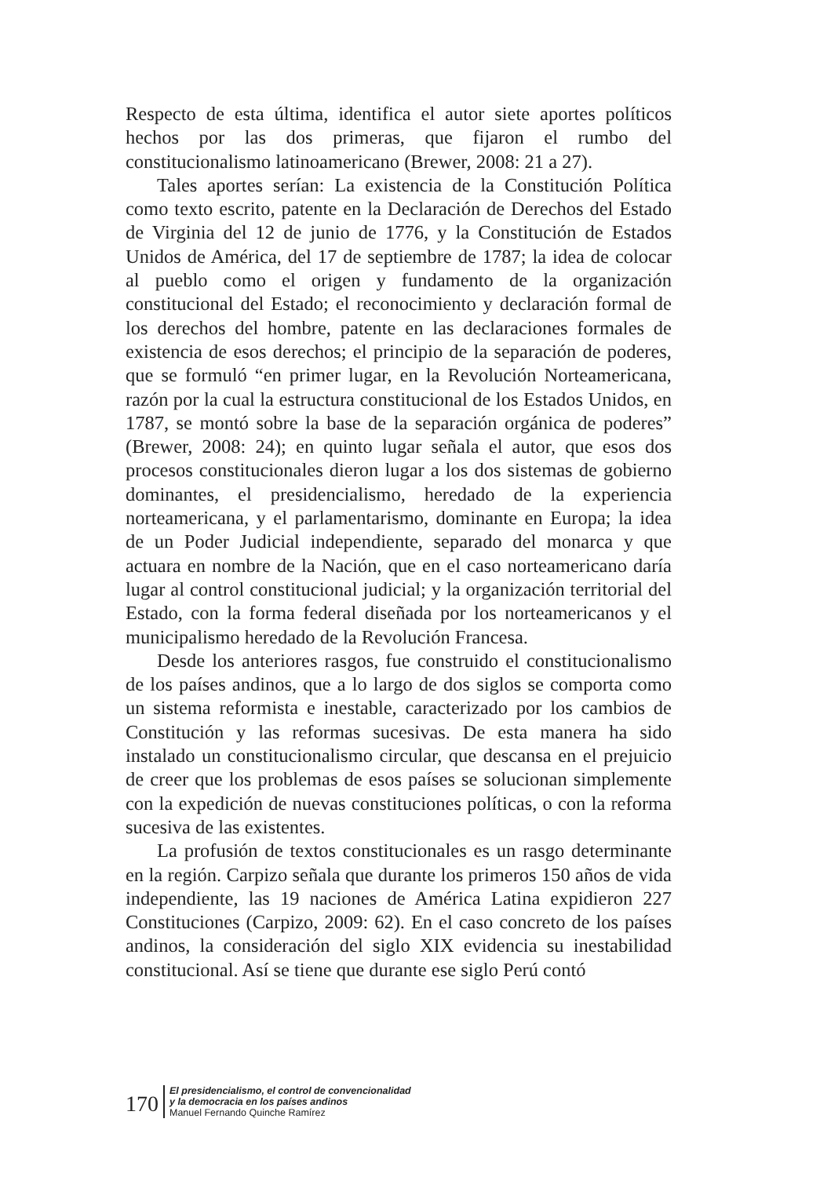Respecto de esta última, identifica el autor siete aportes políticos hechos por las dos primeras, que fijaron el rumbo del constitucionalismo latinoamericano (Brewer, 2008: 21 a 27).
Tales aportes serían: La existencia de la Constitución Política como texto escrito, patente en la Declaración de Derechos del Estado de Virginia del 12 de junio de 1776, y la Constitución de Estados Unidos de América, del 17 de septiembre de 1787; la idea de colocar al pueblo como el origen y fundamento de la organización constitucional del Estado; el reconocimiento y declaración formal de los derechos del hombre, patente en las declaraciones formales de existencia de esos derechos; el principio de la separación de poderes, que se formuló “en primer lugar, en la Revolución Norteamericana, razón por la cual la estructura constitucional de los Estados Unidos, en 1787, se montó sobre la base de la separación orgánica de poderes” (Brewer, 2008: 24); en quinto lugar señala el autor, que esos dos procesos constitucionales dieron lugar a los dos sistemas de gobierno dominantes, el presidencialismo, heredado de la experiencia norteamericana, y el parlamentarismo, dominante en Europa; la idea de un Poder Judicial independiente, separado del monarca y que actuara en nombre de la Nación, que en el caso norteamericano daría lugar al control constitucional judicial; y la organización territorial del Estado, con la forma federal diseñada por los norteamericanos y el municipalismo heredado de la Revolución Francesa.
Desde los anteriores rasgos, fue construido el constitucionalismo de los países andinos, que a lo largo de dos siglos se comporta como un sistema reformista e inestable, caracterizado por los cambios de Constitución y las reformas sucesivas. De esta manera ha sido instalado un constitucionalismo circular, que descansa en el prejuicio de creer que los problemas de esos países se solucionan simplemente con la expedición de nuevas constituciones políticas, o con la reforma sucesiva de las existentes.
La profusión de textos constitucionales es un rasgo determinante en la región. Carpizo señala que durante los primeros 150 años de vida independiente, las 19 naciones de América Latina expidieron 227 Constituciones (Carpizo, 2009: 62). En el caso concreto de los países andinos, la consideración del siglo XIX evidencia su inestabilidad constitucional. Así se tiene que durante ese siglo Perú contó
170
El presidencialismo, el control de convencionalidad
y la democracia en los países andinos
Manuel Fernando Quinche Ramírez